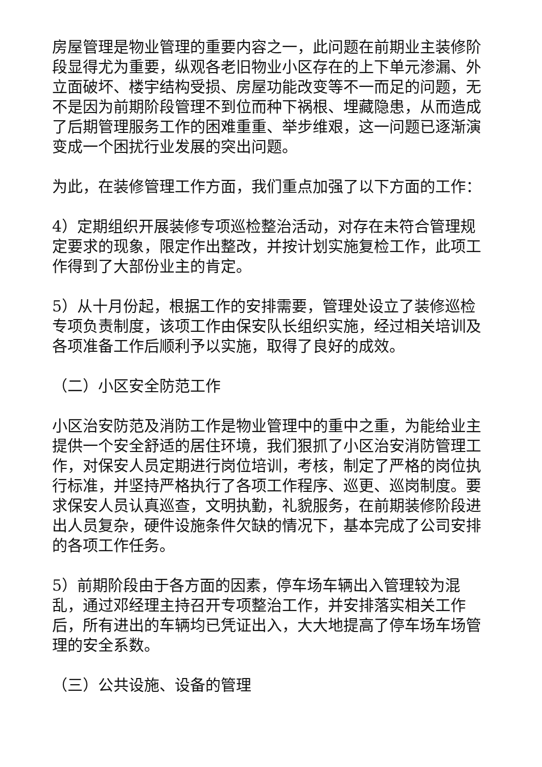房屋管理是物业管理的重要内容之一，此问题在前期业主装修阶段显得尤为重要，纵观各老旧物业小区存在的上下单元渗漏、外立面破坏、楼宇结构受损、房屋功能改变等不一而足的问题，无不是因为前期阶段管理不到位而种下祸根、埋藏隐患，从而造成了后期管理服务工作的困难重重、举步维艰，这一问题已逐渐演变成一个困扰行业发展的突出问题。
为此，在装修管理工作方面，我们重点加强了以下方面的工作：
4）定期组织开展装修专项巡检整治活动，对存在未符合管理规定要求的现象，限定作出整改，并按计划实施复检工作，此项工作得到了大部份业主的肯定。
5）从十月份起，根据工作的安排需要，管理处设立了装修巡检专项负责制度，该项工作由保安队长组织实施，经过相关培训及各项准备工作后顺利予以实施，取得了良好的成效。
（二）小区安全防范工作
小区治安防范及消防工作是物业管理中的重中之重，为能给业主提供一个安全舒适的居住环境，我们狠抓了小区治安消防管理工作，对保安人员定期进行岗位培训，考核，制定了严格的岗位执行标准，并坚持严格执行了各项工作程序、巡更、巡岗制度。要求保安人员认真巡查，文明执勤，礼貌服务，在前期装修阶段进出人员复杂，硬件设施条件欠缺的情况下，基本完成了公司安排的各项工作任务。
5）前期阶段由于各方面的因素，停车场车辆出入管理较为混乱，通过邓经理主持召开专项整治工作，并安排落实相关工作后，所有进出的车辆均已凭证出入，大大地提高了停车场车场管理的安全系数。
（三）公共设施、设备的管理